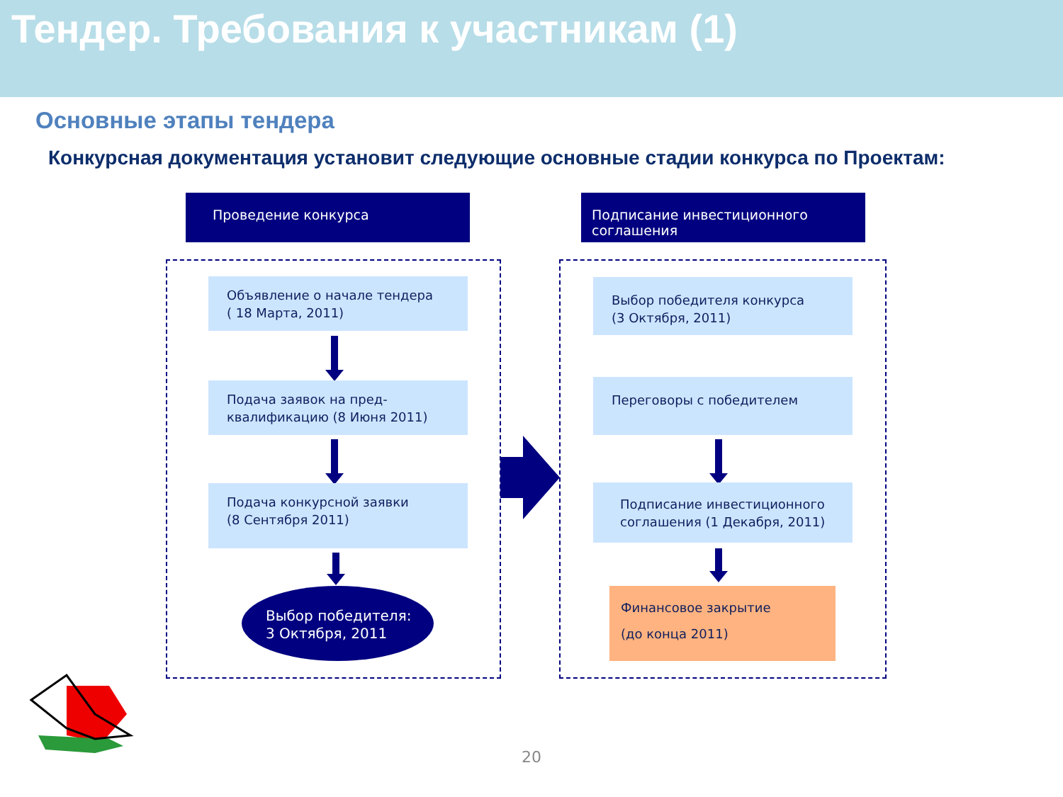Тендер. Требования к участникам (1)
Основные этапы тендера
Конкурсная документация установит следующие основные стадии конкурса по Проектам:
Проведение конкурса
Объявление о начале тендера
( 18 Марта, 2011)
Подача заявок на пред-квалификацию (8 Июня 2011)
Подача конкурсной заявки
(8 Сентября 2011)
Выбор победителя:
3 Октября, 2011
Подписание инвестиционного соглашения
Выбор победителя конкурса
(3 Октября, 2011)
Переговоры с победителем
Подписание инвестиционного соглашения (1 Декабря, 2011)
Финансовое закрытие
(до конца 2011)
20